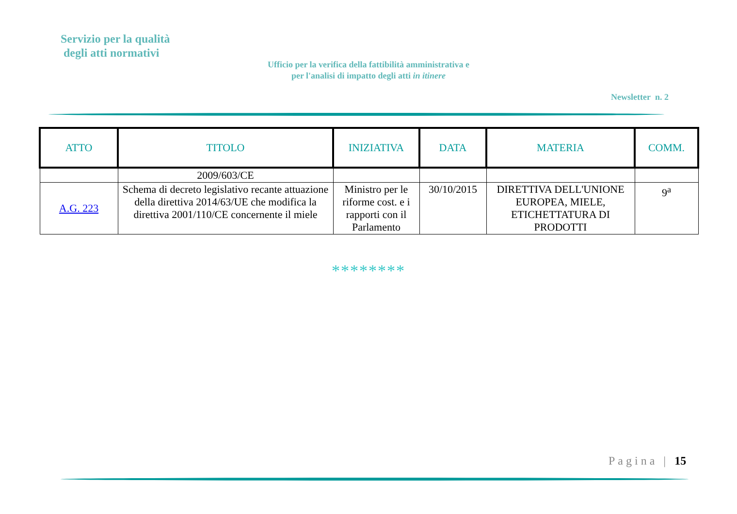Servizio per la qualità
degli atti normativi
Ufficio per la verifica della fattibilità amministrativa e
per l'analisi di impatto degli atti in itinere
Newsletter n. 2
| ATTO | TITOLO | INIZIATIVA | DATA | MATERIA | COMM. |
| --- | --- | --- | --- | --- | --- |
| | 2009/603/CE | | | | |
| A.G. 223 | Schema di decreto legislativo recante attuazione della direttiva 2014/63/UE che modifica la direttiva 2001/110/CE concernente il miele | Ministro per le riforme cost. e i rapporti con il Parlamento | 30/10/2015 | DIRETTIVA DELL'UNIONE EUROPEA, MIELE, ETICHETTATURA DI PRODOTTI | 9<sup>a</sup> |
********
Pagina | 15